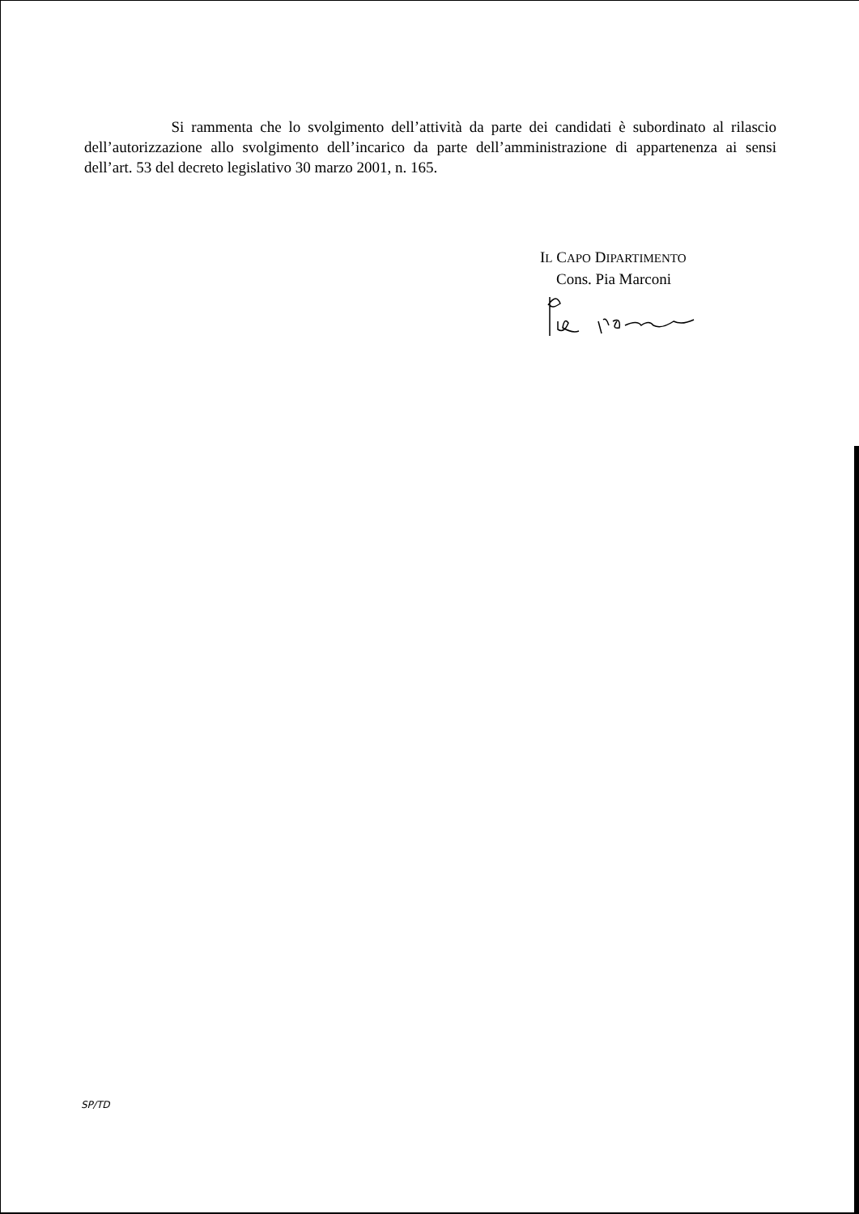Si rammenta che lo svolgimento dell’attività da parte dei candidati è subordinato al rilascio dell’autorizzazione allo svolgimento dell’incarico da parte dell’amministrazione di appartenenza ai sensi dell’art. 53 del decreto legislativo 30 marzo 2001, n. 165.
IL CAPO DIPARTIMENTO
Cons. Pia Marconi
SP/TD